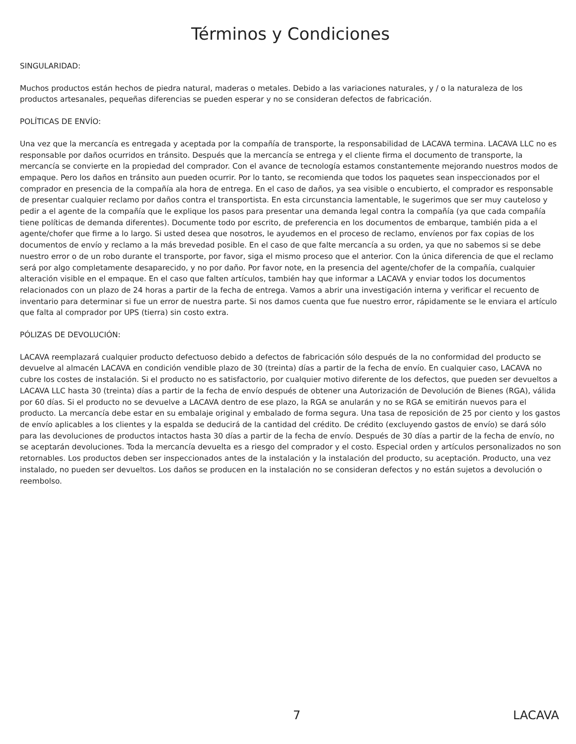Términos y Condiciones
SINGULARIDAD:
Muchos productos están hechos de piedra natural, maderas o metales. Debido a las variaciones naturales, y / o la naturaleza de los productos artesanales, pequeñas diferencias se pueden esperar y no se consideran defectos de fabricación.
POLÍTICAS DE ENVÍO:
Una vez que la mercancía es entregada y aceptada por la compañía de transporte, la responsabilidad de LACAVA termina. LACAVA LLC no es responsable por daños ocurridos en tránsito. Después que la mercancía se entrega y el cliente firma el documento de transporte, la mercancía se convierte en la propiedad del comprador. Con el avance de tecnología estamos constantemente mejorando nuestros modos de empaque. Pero los daños en tránsito aun pueden ocurrir. Por lo tanto, se recomienda que todos los paquetes sean inspeccionados por el comprador en presencia de la compañía ala hora de entrega. En el caso de daños, ya sea visible o encubierto, el comprador es responsable de presentar cualquier reclamo por daños contra el transportista. En esta circunstancia lamentable, le sugerimos que ser muy cauteloso y pedir a el agente de la compañía que le explique los pasos para presentar una demanda legal contra la compañía (ya que cada compañía tiene políticas de demanda diferentes). Documente todo por escrito, de preferencia en los documentos de embarque, también pida a el agente/chofer que firme a lo largo. Si usted desea que nosotros, le ayudemos en el proceso de reclamo, envíenos por fax copias de los documentos de envío y reclamo a la más brevedad posible. En el caso de que falte mercancía a su orden, ya que no sabemos si se debe nuestro error o de un robo durante el transporte, por favor, siga el mismo proceso que el anterior. Con la única diferencia de que el reclamo será por algo completamente desaparecido, y no por daño. Por favor note, en la presencia del agente/chofer de la compañía, cualquier alteración visible en el empaque. En el caso que falten artículos, también hay que informar a LACAVA y enviar todos los documentos relacionados con un plazo de 24 horas a partir de la fecha de entrega. Vamos a abrir una investigación interna y verificar el recuento de inventario para determinar si fue un error de nuestra parte. Si nos damos cuenta que fue nuestro error, rápidamente se le enviara el artículo que falta al comprador por UPS (tierra) sin costo extra.
PÓLIZAS DE DEVOLUCIÓN:
LACAVA reemplazará cualquier producto defectuoso debido a defectos de fabricación sólo después de la no conformidad del producto se devuelve al almacén LACAVA en condición vendible plazo de 30 (treinta) días a partir de la fecha de envío. En cualquier caso, LACAVA no cubre los costes de instalación. Si el producto no es satisfactorio, por cualquier motivo diferente de los defectos, que pueden ser devueltos a LACAVA LLC hasta 30 (treinta) días a partir de la fecha de envío después de obtener una Autorización de Devolución de Bienes (RGA), válida por 60 días. Si el producto no se devuelve a LACAVA dentro de ese plazo, la RGA se anularán y no se RGA se emitirán nuevos para el producto. La mercancía debe estar en su embalaje original y embalado de forma segura. Una tasa de reposición de 25 por ciento y los gastos de envío aplicables a los clientes y la espalda se deducirá de la cantidad del crédito. De crédito (excluyendo gastos de envío) se dará sólo para las devoluciones de productos intactos hasta 30 días a partir de la fecha de envío. Después de 30 días a partir de la fecha de envío, no se aceptarán devoluciones. Toda la mercancía devuelta es a riesgo del comprador y el costo. Especial orden y artículos personalizados no son retornables. Los productos deben ser inspeccionados antes de la instalación y la instalación del producto, su aceptación. Producto, una vez instalado, no pueden ser devueltos. Los daños se producen en la instalación no se consideran defectos y no están sujetos a devolución o reembolso.
7 LACAVA